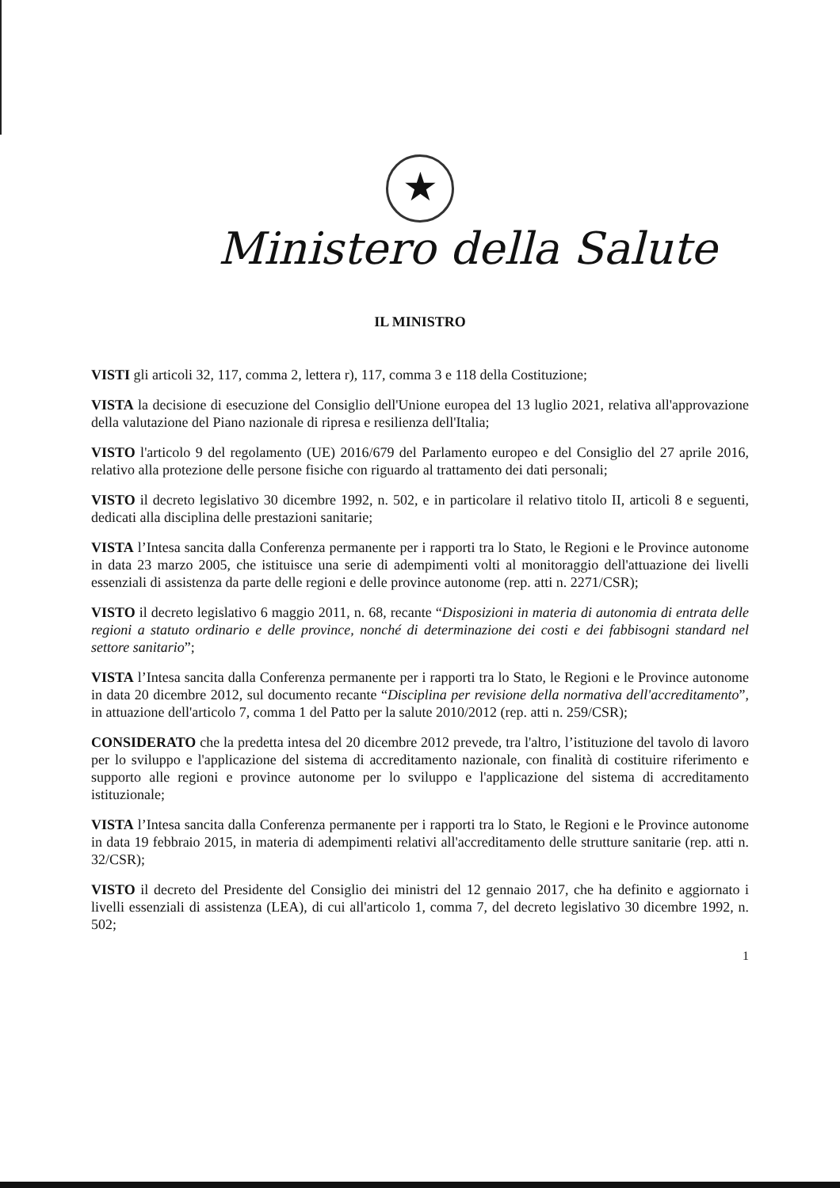★
Ministero della Salute
IL MINISTRO
VISTI gli articoli 32, 117, comma 2, lettera r), 117, comma 3 e 118 della Costituzione;
VISTA la decisione di esecuzione del Consiglio dell'Unione europea del 13 luglio 2021, relativa all'approvazione della valutazione del Piano nazionale di ripresa e resilienza dell'Italia;
VISTO l'articolo 9 del regolamento (UE) 2016/679 del Parlamento europeo e del Consiglio del 27 aprile 2016, relativo alla protezione delle persone fisiche con riguardo al trattamento dei dati personali;
VISTO il decreto legislativo 30 dicembre 1992, n. 502, e in particolare il relativo titolo II, articoli 8 e seguenti, dedicati alla disciplina delle prestazioni sanitarie;
VISTA l’Intesa sancita dalla Conferenza permanente per i rapporti tra lo Stato, le Regioni e le Province autonome in data 23 marzo 2005, che istituisce una serie di adempimenti volti al monitoraggio dell'attuazione dei livelli essenziali di assistenza da parte delle regioni e delle province autonome (rep. atti n. 2271/CSR);
VISTO il decreto legislativo 6 maggio 2011, n. 68, recante “Disposizioni in materia di autonomia di entrata delle regioni a statuto ordinario e delle province, nonché di determinazione dei costi e dei fabbisogni standard nel settore sanitario”;
VISTA l’Intesa sancita dalla Conferenza permanente per i rapporti tra lo Stato, le Regioni e le Province autonome in data 20 dicembre 2012, sul documento recante “Disciplina per revisione della normativa dell'accreditamento”, in attuazione dell'articolo 7, comma 1 del Patto per la salute 2010/2012 (rep. atti n. 259/CSR);
CONSIDERATO che la predetta intesa del 20 dicembre 2012 prevede, tra l'altro, l’istituzione del tavolo di lavoro per lo sviluppo e l'applicazione del sistema di accreditamento nazionale, con finalità di costituire riferimento e supporto alle regioni e province autonome per lo sviluppo e l'applicazione del sistema di accreditamento istituzionale;
VISTA l’Intesa sancita dalla Conferenza permanente per i rapporti tra lo Stato, le Regioni e le Province autonome in data 19 febbraio 2015, in materia di adempimenti relativi all'accreditamento delle strutture sanitarie (rep. atti n. 32/CSR);
VISTO il decreto del Presidente del Consiglio dei ministri del 12 gennaio 2017, che ha definito e aggiornato i livelli essenziali di assistenza (LEA), di cui all'articolo 1, comma 7, del decreto legislativo 30 dicembre 1992, n. 502;
1